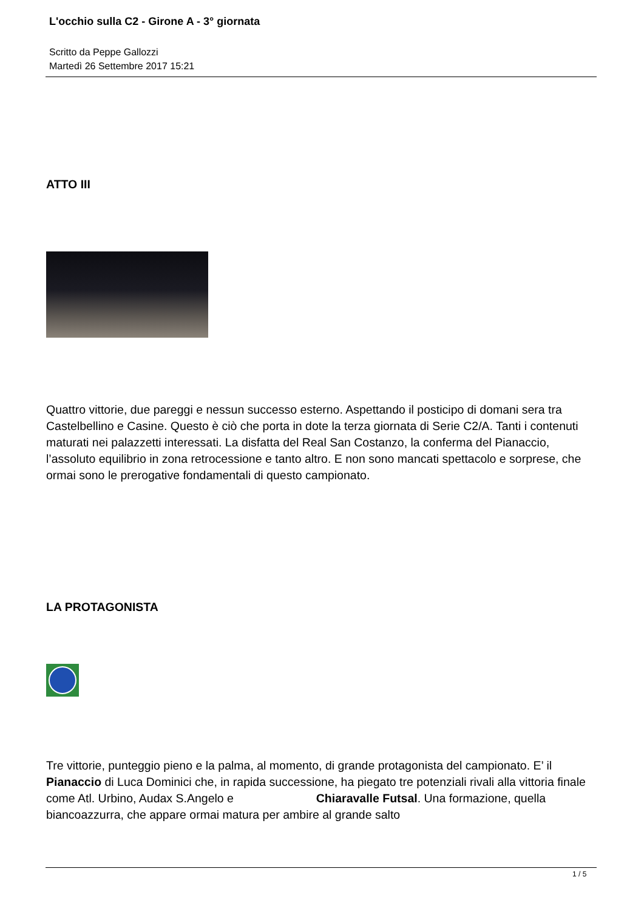L'occhio sulla C2 - Girone A - 3° giornata
Scritto da Peppe Gallozzi
Martedì 26 Settembre 2017 15:21
ATTO III
Quattro vittorie, due pareggi e nessun successo esterno. Aspettando il posticipo di domani sera tra Castelbellino e Casine. Questo è ciò che porta in dote la terza giornata di Serie C2/A. Tanti i contenuti maturati nei palazzetti interessati. La disfatta del Real San Costanzo, la conferma del Pianaccio, l’assoluto equilibrio in zona retrocessione e tanto altro. E non sono mancati spettacolo e sorprese, che ormai sono le prerogative fondamentali di questo campionato.
LA PROTAGONISTA
Tre vittorie, punteggio pieno e la palma, al momento, di grande protagonista del campionato. E’ il Pianaccio di Luca Dominici che, in rapida successione, ha piegato tre potenziali rivali alla vittoria finale come Atl. Urbino, Audax S.Angelo e Chiaravalle Futsal. Una formazione, quella biancoazzurra, che appare ormai matura per ambire al grande salto
1 / 5